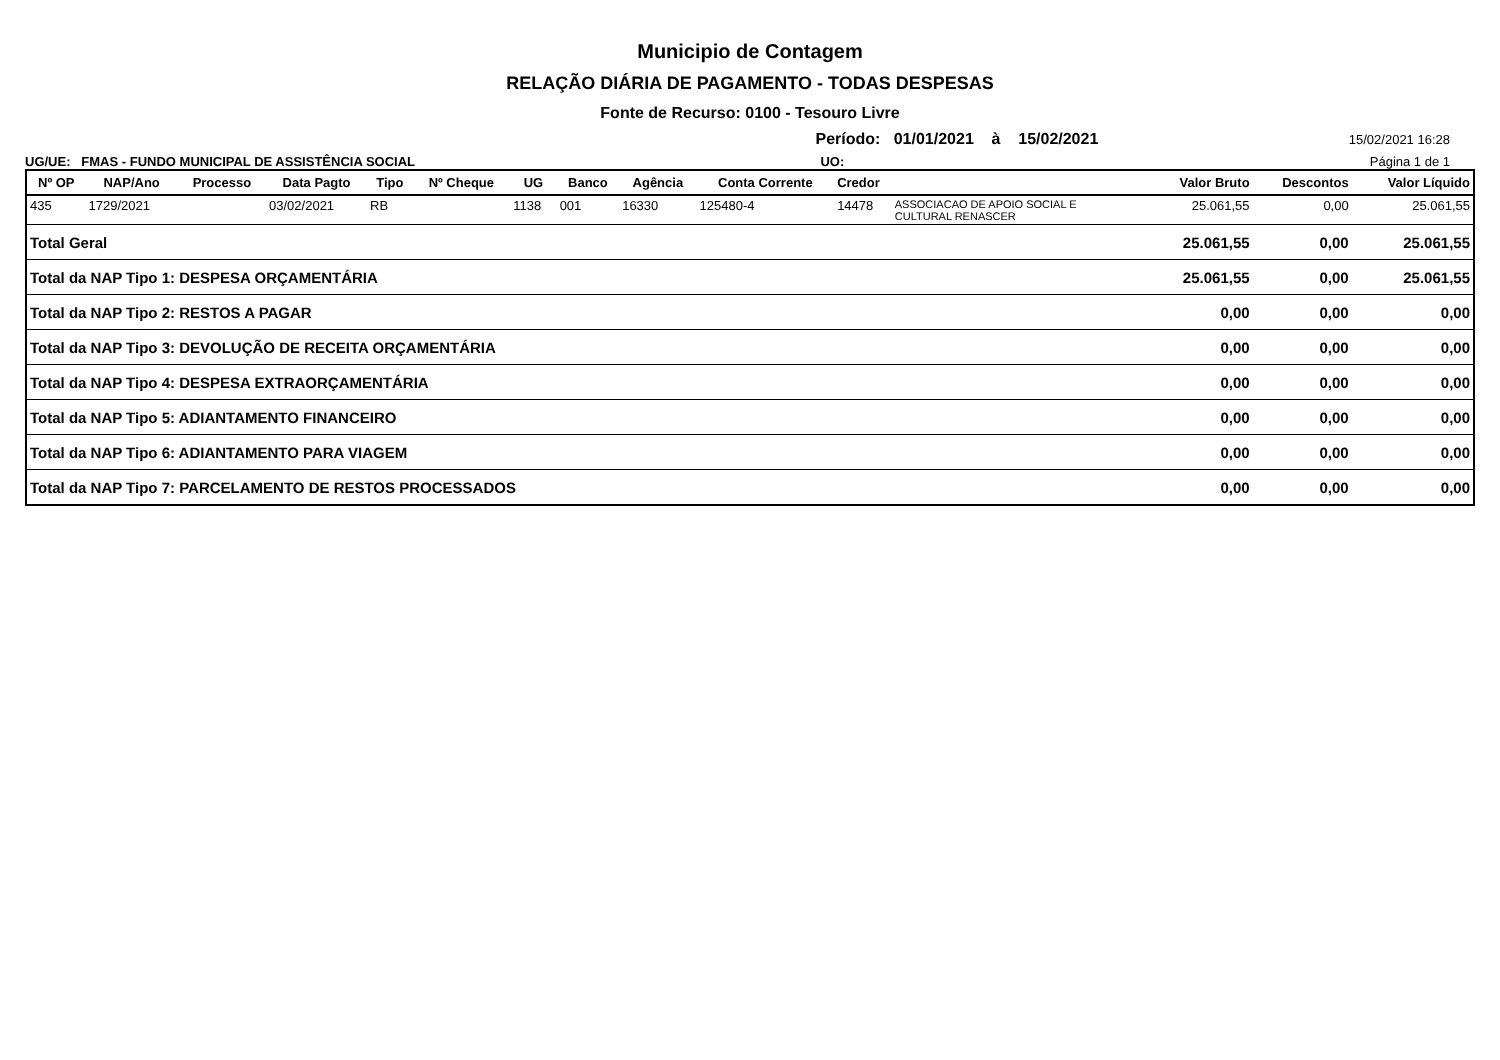Municipio de Contagem
RELAÇÃO DIÁRIA DE PAGAMENTO - TODAS DESPESAS
Fonte de Recurso: 0100 - Tesouro Livre
Período: 01/01/2021 à 15/02/2021 15/02/2021 16:28
UG/UE: FMAS - FUNDO MUNICIPAL DE ASSISTÊNCIA SOCIAL UO: Página 1 de 1
| Nº OP | NAP/Ano | Processo | Data Pagto | Tipo | Nº Cheque | UG | Banco | Agência | Conta Corrente | Credor | | Valor Bruto | Descontos | Valor Líquido |
| --- | --- | --- | --- | --- | --- | --- | --- | --- | --- | --- | --- | --- | --- | --- |
| 435 | 1729/2021 | | 03/02/2021 | RB | | 1138 | 001 | 16330 | 125480-4 | 14478 | ASSOCIACAO DE APOIO SOCIAL E CULTURAL RENASCER | 25.061,55 | 0,00 | 25.061,55 |
| Total Geral | | | | | | | | | | | | 25.061,55 | 0,00 | 25.061,55 |
| Total da NAP Tipo 1: DESPESA ORÇAMENTÁRIA | | | | | | | | | | | | 25.061,55 | 0,00 | 25.061,55 |
| Total da NAP Tipo 2: RESTOS A PAGAR | | | | | | | | | | | | 0,00 | 0,00 | 0,00 |
| Total da NAP Tipo 3: DEVOLUÇÃO DE RECEITA ORÇAMENTÁRIA | | | | | | | | | | | | 0,00 | 0,00 | 0,00 |
| Total da NAP Tipo 4: DESPESA EXTRAORÇAMENTÁRIA | | | | | | | | | | | | 0,00 | 0,00 | 0,00 |
| Total da NAP Tipo 5: ADIANTAMENTO FINANCEIRO | | | | | | | | | | | | 0,00 | 0,00 | 0,00 |
| Total da NAP Tipo 6: ADIANTAMENTO PARA VIAGEM | | | | | | | | | | | | 0,00 | 0,00 | 0,00 |
| Total da NAP Tipo 7: PARCELAMENTO DE RESTOS PROCESSADOS | | | | | | | | | | | | 0,00 | 0,00 | 0,00 |